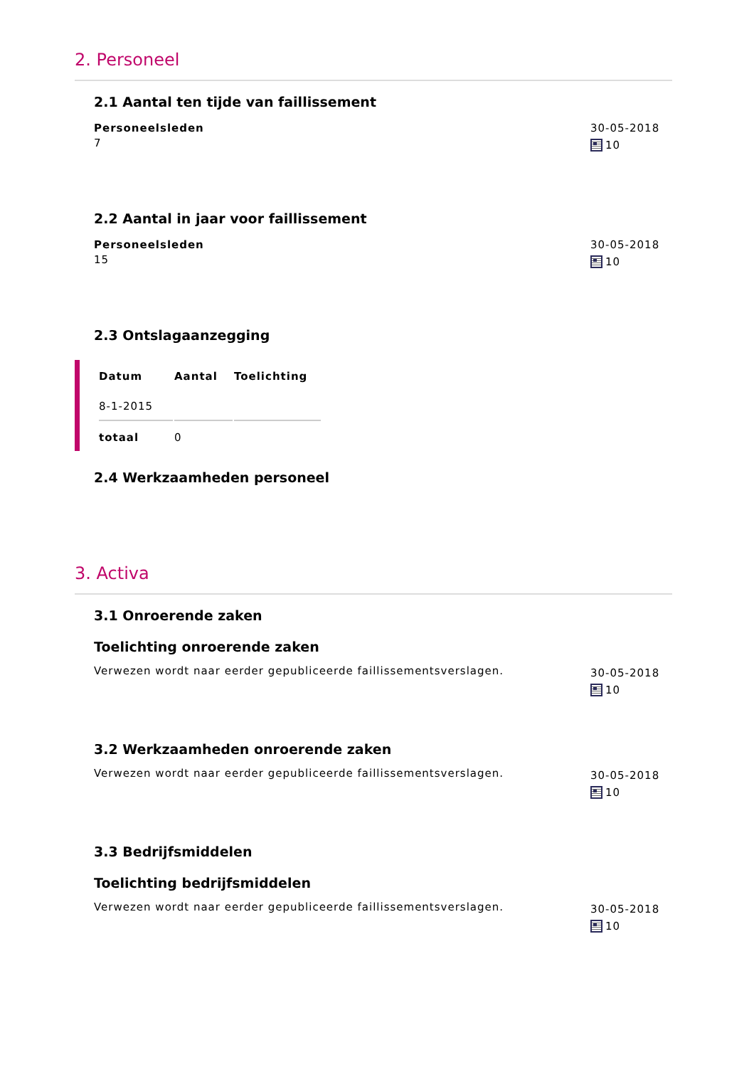2. Personeel
2.1 Aantal ten tijde van faillissement
Personeelsleden
7
30-05-2018
10
2.2 Aantal in jaar voor faillissement
Personeelsleden
15
30-05-2018
10
2.3 Ontslagaanzegging
| Datum | Aantal | Toelichting |
| --- | --- | --- |
| 8-1-2015 | | |
| totaal | 0 | |
2.4 Werkzaamheden personeel
3. Activa
3.1 Onroerende zaken
Toelichting onroerende zaken
Verwezen wordt naar eerder gepubliceerde faillissementsverslagen.
30-05-2018
10
3.2 Werkzaamheden onroerende zaken
Verwezen wordt naar eerder gepubliceerde faillissementsverslagen.
30-05-2018
10
3.3 Bedrijfsmiddelen
Toelichting bedrijfsmiddelen
Verwezen wordt naar eerder gepubliceerde faillissementsverslagen.
30-05-2018
10